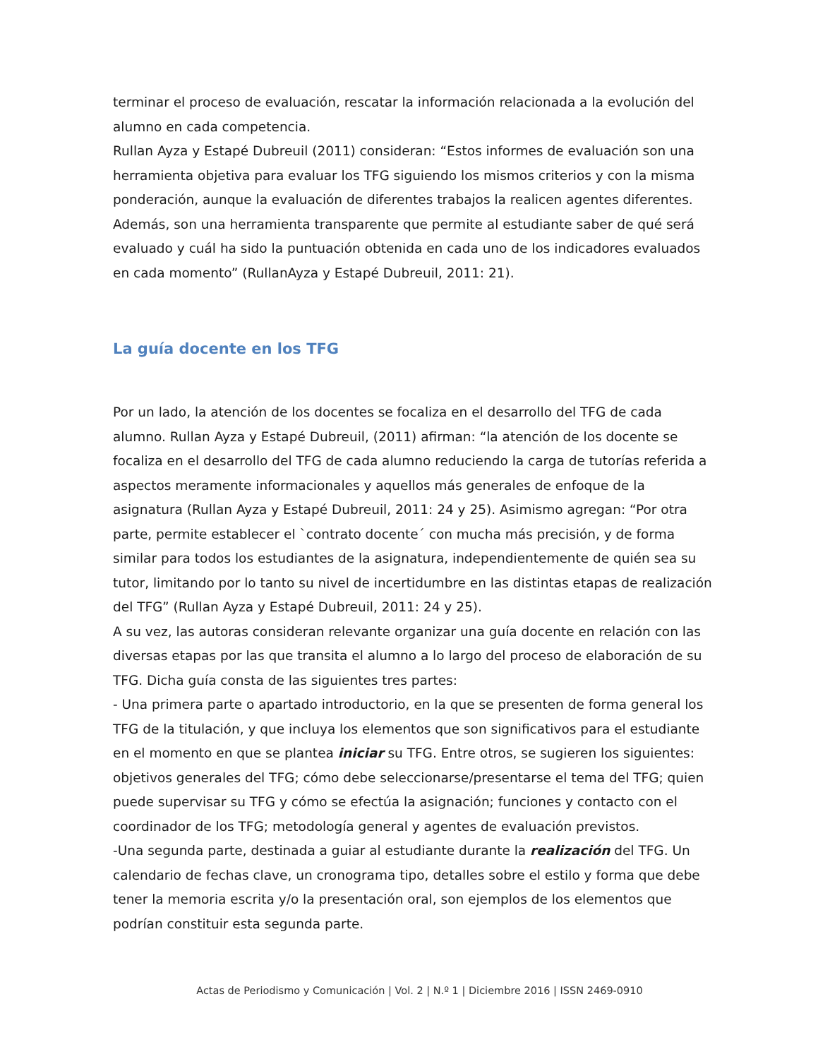terminar el proceso de evaluación, rescatar la información relacionada a la evolución del alumno en cada competencia.
Rullan Ayza y Estapé Dubreuil (2011) consideran: “Estos informes de evaluación son una herramienta objetiva para evaluar los TFG siguiendo los mismos criterios y con la misma ponderación, aunque la evaluación de diferentes trabajos la realicen agentes diferentes. Además, son una herramienta transparente que permite al estudiante saber de qué será evaluado y cuál ha sido la puntuación obtenida en cada uno de los indicadores evaluados en cada momento” (RullanAyza y Estapé Dubreuil, 2011: 21).
La guía docente en los TFG
Por un lado, la atención de los docentes se focaliza en el desarrollo del TFG de cada alumno. Rullan Ayza y Estapé Dubreuil, (2011) afirman: “la atención de los docente se focaliza en el desarrollo del TFG de cada alumno reduciendo la carga de tutorías referida a aspectos meramente informacionales y aquellos más generales de enfoque de la asignatura (Rullan Ayza y Estapé Dubreuil, 2011: 24 y 25). Asimismo agregan: “Por otra parte, permite establecer el `contrato docente´ con mucha más precisión, y de forma similar para todos los estudiantes de la asignatura, independientemente de quién sea su tutor, limitando por lo tanto su nivel de incertidumbre en las distintas etapas de realización del TFG” (Rullan Ayza y Estapé Dubreuil, 2011: 24 y 25).
A su vez, las autoras consideran relevante organizar una guía docente en relación con las diversas etapas por las que transita el alumno a lo largo del proceso de elaboración de su TFG. Dicha guía consta de las siguientes tres partes:
- Una primera parte o apartado introductorio, en la que se presenten de forma general los TFG de la titulación, y que incluya los elementos que son significativos para el estudiante en el momento en que se plantea iniciar su TFG. Entre otros, se sugieren los siguientes: objetivos generales del TFG; cómo debe seleccionarse/presentarse el tema del TFG; quien puede supervisar su TFG y cómo se efectúa la asignación; funciones y contacto con el coordinador de los TFG; metodología general y agentes de evaluación previstos.
-Una segunda parte, destinada a guiar al estudiante durante la realización del TFG. Un calendario de fechas clave, un cronograma tipo, detalles sobre el estilo y forma que debe tener la memoria escrita y/o la presentación oral, son ejemplos de los elementos que podrían constituir esta segunda parte.
Actas de Periodismo y Comunicación | Vol. 2 | N.º 1 | Diciembre 2016 | ISSN 2469-0910